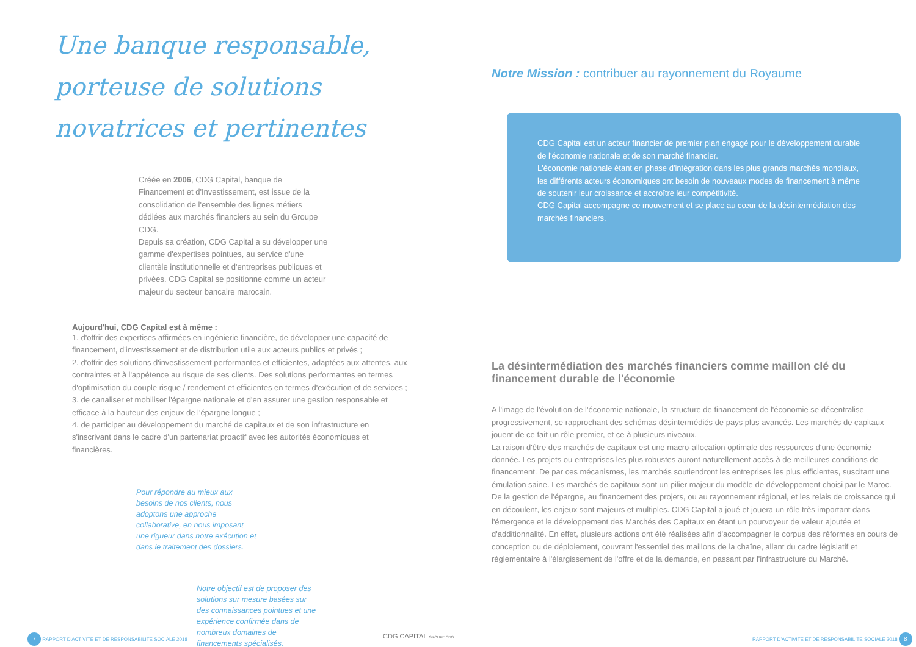Une banque responsable, porteuse de solutions novatrices et pertinentes
Créée en 2006, CDG Capital, banque de Financement et d'Investissement, est issue de la consolidation de l'ensemble des lignes métiers dédiées aux marchés financiers au sein du Groupe CDG.
Depuis sa création, CDG Capital a su développer une gamme d'expertises pointues, au service d'une clientèle institutionnelle et d'entreprises publiques et privées. CDG Capital se positionne comme un acteur majeur du secteur bancaire marocain.
Aujourd'hui, CDG Capital est à même :
1. d'offrir des expertises affirmées en ingénierie financière, de développer une capacité de financement, d'investissement et de distribution utile aux acteurs publics et privés ;
2. d'offrir des solutions d'investissement performantes et efficientes, adaptées aux attentes, aux contraintes et à l'appétence au risque de ses clients. Des solutions performantes en termes d'optimisation du couple risque / rendement et efficientes en termes d'exécution et de services ;
3. de canaliser et mobiliser l'épargne nationale et d'en assurer une gestion responsable et efficace à la hauteur des enjeux de l'épargne longue ;
4. de participer au développement du marché de capitaux et de son infrastructure en s'inscrivant dans le cadre d'un partenariat proactif avec les autorités économiques et financières.
Pour répondre au mieux aux besoins de nos clients, nous adoptons une approche collaborative, en nous imposant une rigueur dans notre exécution et dans le traitement des dossiers.
Notre objectif est de proposer des solutions sur mesure basées sur des connaissances pointues et une expérience confirmée dans de nombreux domaines de financements spécialisés.
Notre Mission : contribuer au rayonnement du Royaume
CDG Capital est un acteur financier de premier plan engagé pour le développement durable de l'économie nationale et de son marché financier.
L'économie nationale étant en phase d'intégration dans les plus grands marchés mondiaux, les différents acteurs économiques ont besoin de nouveaux modes de financement à même de soutenir leur croissance et accroître leur compétitivité.
CDG Capital accompagne ce mouvement et se place au cœur de la désintermédiation des marchés financiers.
La désintermédiation des marchés financiers comme maillon clé du financement durable de l'économie
A l'image de l'évolution de l'économie nationale, la structure de financement de l'économie se décentralise progressivement, se rapprochant des schémas désintermédiés de pays plus avancés. Les marchés de capitaux jouent de ce fait un rôle premier, et ce à plusieurs niveaux.
La raison d'être des marchés de capitaux est une macro-allocation optimale des ressources d'une économie donnée. Les projets ou entreprises les plus robustes auront naturellement accès à de meilleures conditions de financement. De par ces mécanismes, les marchés soutiendront les entreprises les plus efficientes, suscitant une émulation saine. Les marchés de capitaux sont un pilier majeur du modèle de développement choisi par le Maroc. De la gestion de l'épargne, au financement des projets, ou au rayonnement régional, et les relais de croissance qui en découlent, les enjeux sont majeurs et multiples. CDG Capital a joué et jouera un rôle très important dans l'émergence et le développement des Marchés des Capitaux en étant un pourvoyeur de valeur ajoutée et d'additionnalité. En effet, plusieurs actions ont été réalisées afin d'accompagner le corpus des réformes en cours de conception ou de déploiement, couvrant l'essentiel des maillons de la chaîne, allant du cadre législatif et réglementaire à l'élargissement de l'offre et de la demande, en passant par l'infrastructure du Marché.
7 RAPPORT D'ACTIVITÉ ET DE RESPONSABILITÉ SOCIALE 2018
CDG CAPITAL GROUPE CDG
RAPPORT D'ACTIVITÉ ET DE RESPONSABILITÉ SOCIALE 2018 8